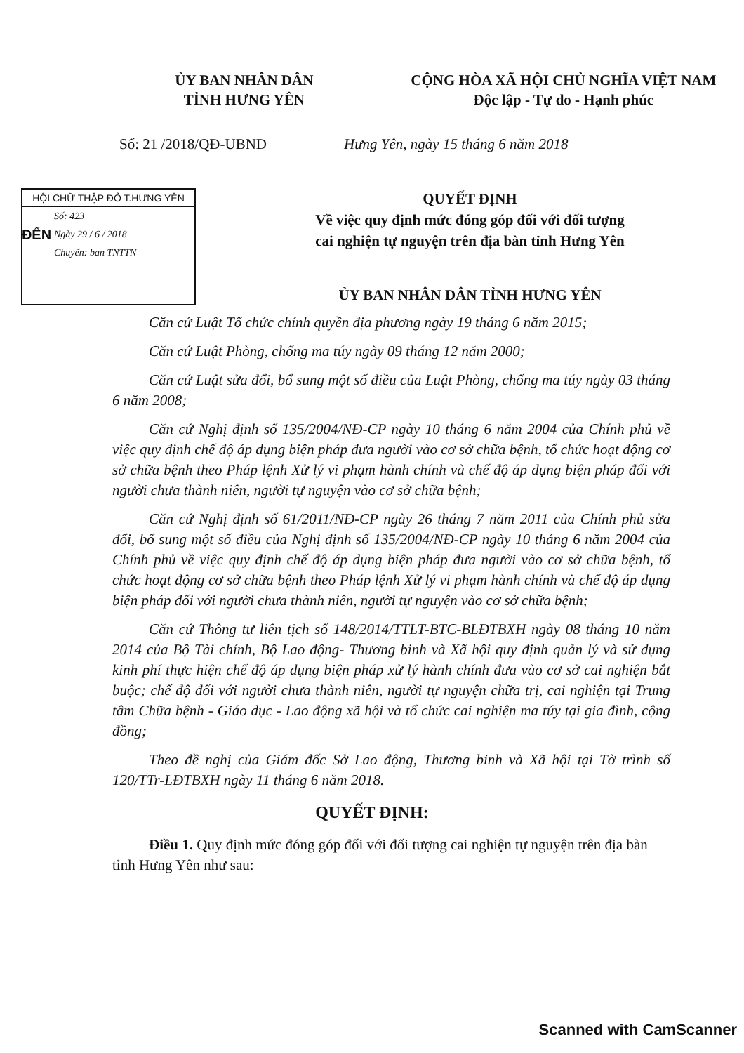ỦY BAN NHÂN DÂN
TỈNH HƯNG YÊN
CỘNG HÒA XÃ HỘI CHỦ NGHĨA VIỆT NAM
Độc lập - Tự do - Hạnh phúc
Số: 21 /2018/QĐ-UBND Hưng Yên, ngày 15 tháng 6 năm 2018
HỘI CHỮ THẬP ĐỎ T.HƯNG YÊN
ĐẾN
Số: 423
Ngày 29 / 6 / 2018
Chuyển: ban TNTTN
QUYẾT ĐỊNH
Về việc quy định mức đóng góp đối với đối tượng
cai nghiện tự nguyện trên địa bàn tỉnh Hưng Yên
ỦY BAN NHÂN DÂN TỈNH HƯNG YÊN
Căn cứ Luật Tổ chức chính quyền địa phương ngày 19 tháng 6 năm 2015;
Căn cứ Luật Phòng, chống ma túy ngày 09 tháng 12 năm 2000;
Căn cứ Luật sửa đổi, bổ sung một số điều của Luật Phòng, chống ma túy ngày 03 tháng 6 năm 2008;
Căn cứ Nghị định số 135/2004/NĐ-CP ngày 10 tháng 6 năm 2004 của Chính phủ về việc quy định chế độ áp dụng biện pháp đưa người vào cơ sở chữa bệnh, tổ chức hoạt động cơ sở chữa bệnh theo Pháp lệnh Xử lý vi phạm hành chính và chế độ áp dụng biện pháp đối với người chưa thành niên, người tự nguyện vào cơ sở chữa bệnh;
Căn cứ Nghị định số 61/2011/NĐ-CP ngày 26 tháng 7 năm 2011 của Chính phủ sửa đổi, bổ sung một số điều của Nghị định số 135/2004/NĐ-CP ngày 10 tháng 6 năm 2004 của Chính phủ về việc quy định chế độ áp dụng biện pháp đưa người vào cơ sở chữa bệnh, tổ chức hoạt động cơ sở chữa bệnh theo Pháp lệnh Xử lý vi phạm hành chính và chế độ áp dụng biện pháp đối với người chưa thành niên, người tự nguyện vào cơ sở chữa bệnh;
Căn cứ Thông tư liên tịch số 148/2014/TTLT-BTC-BLĐTBXH ngày 08 tháng 10 năm 2014 của Bộ Tài chính, Bộ Lao động- Thương binh và Xã hội quy định quản lý và sử dụng kinh phí thực hiện chế độ áp dụng biện pháp xử lý hành chính đưa vào cơ sở cai nghiện bắt buộc; chế độ đối với người chưa thành niên, người tự nguyện chữa trị, cai nghiện tại Trung tâm Chữa bệnh - Giáo dục - Lao động xã hội và tổ chức cai nghiện ma túy tại gia đình, cộng đồng;
Theo đề nghị của Giám đốc Sở Lao động, Thương binh và Xã hội tại Tờ trình số 120/TTr-LĐTBXH ngày 11 tháng 6 năm 2018.
QUYẾT ĐỊNH:
Điều 1. Quy định mức đóng góp đối với đối tượng cai nghiện tự nguyện trên địa bàn tỉnh Hưng Yên như sau:
Scanned with CamScanner